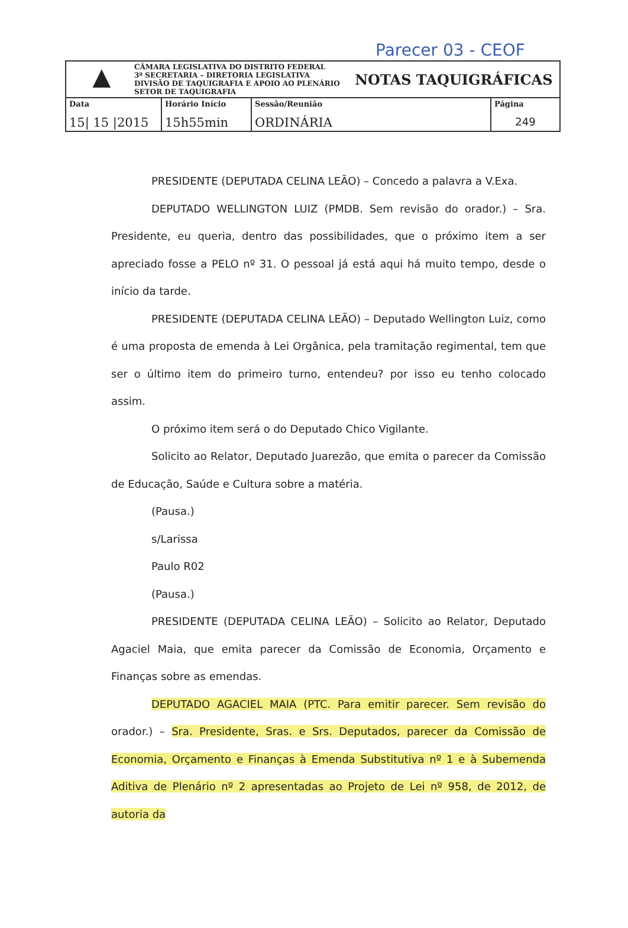Parecer 03 - CEOF
| ▲ CÂMARA LEGISLATIVA DO DISTRITO FEDERAL 3ª SECRETARIA – DIRETORIA LEGISLATIVA DIVISÃO DE TAQUIGRAFIA E APOIO AO PLENÁRIO SETOR DE TAQUIGRAFIA | | | NOTAS TAQUIGRÁFICAS | |
| Data 15/ 15 /2015 | Horário Início 15h55min | Sessão/Reunião ORDINÁRIA | | Página 249 |
PRESIDENTE (DEPUTADA CELINA LEÃO) – Concedo a palavra a V.Exa.
DEPUTADO WELLINGTON LUIZ (PMDB. Sem revisão do orador.) – Sra. Presidente, eu queria, dentro das possibilidades, que o próximo item a ser apreciado fosse a PELO nº 31. O pessoal já está aqui há muito tempo, desde o início da tarde.
PRESIDENTE (DEPUTADA CELINA LEÃO) – Deputado Wellington Luiz, como é uma proposta de emenda à Lei Orgânica, pela tramitação regimental, tem que ser o último item do primeiro turno, entendeu? por isso eu tenho colocado assim.
O próximo item será o do Deputado Chico Vigilante.
Solicito ao Relator, Deputado Juarezão, que emita o parecer da Comissão de Educação, Saúde e Cultura sobre a matéria.
(Pausa.)
s/Larissa
Paulo R02
(Pausa.)
PRESIDENTE (DEPUTADA CELINA LEÃO) – Solicito ao Relator, Deputado Agaciel Maia, que emita parecer da Comissão de Economia, Orçamento e Finanças sobre as emendas.
DEPUTADO AGACIEL MAIA (PTC. Para emitir parecer. Sem revisão do orador.) – Sra. Presidente, Sras. e Srs. Deputados, parecer da Comissão de Economia, Orçamento e Finanças à Emenda Substitutiva nº 1 e à Subemenda Aditiva de Plenário nº 2 apresentadas ao Projeto de Lei nº 958, de 2012, de autoria da